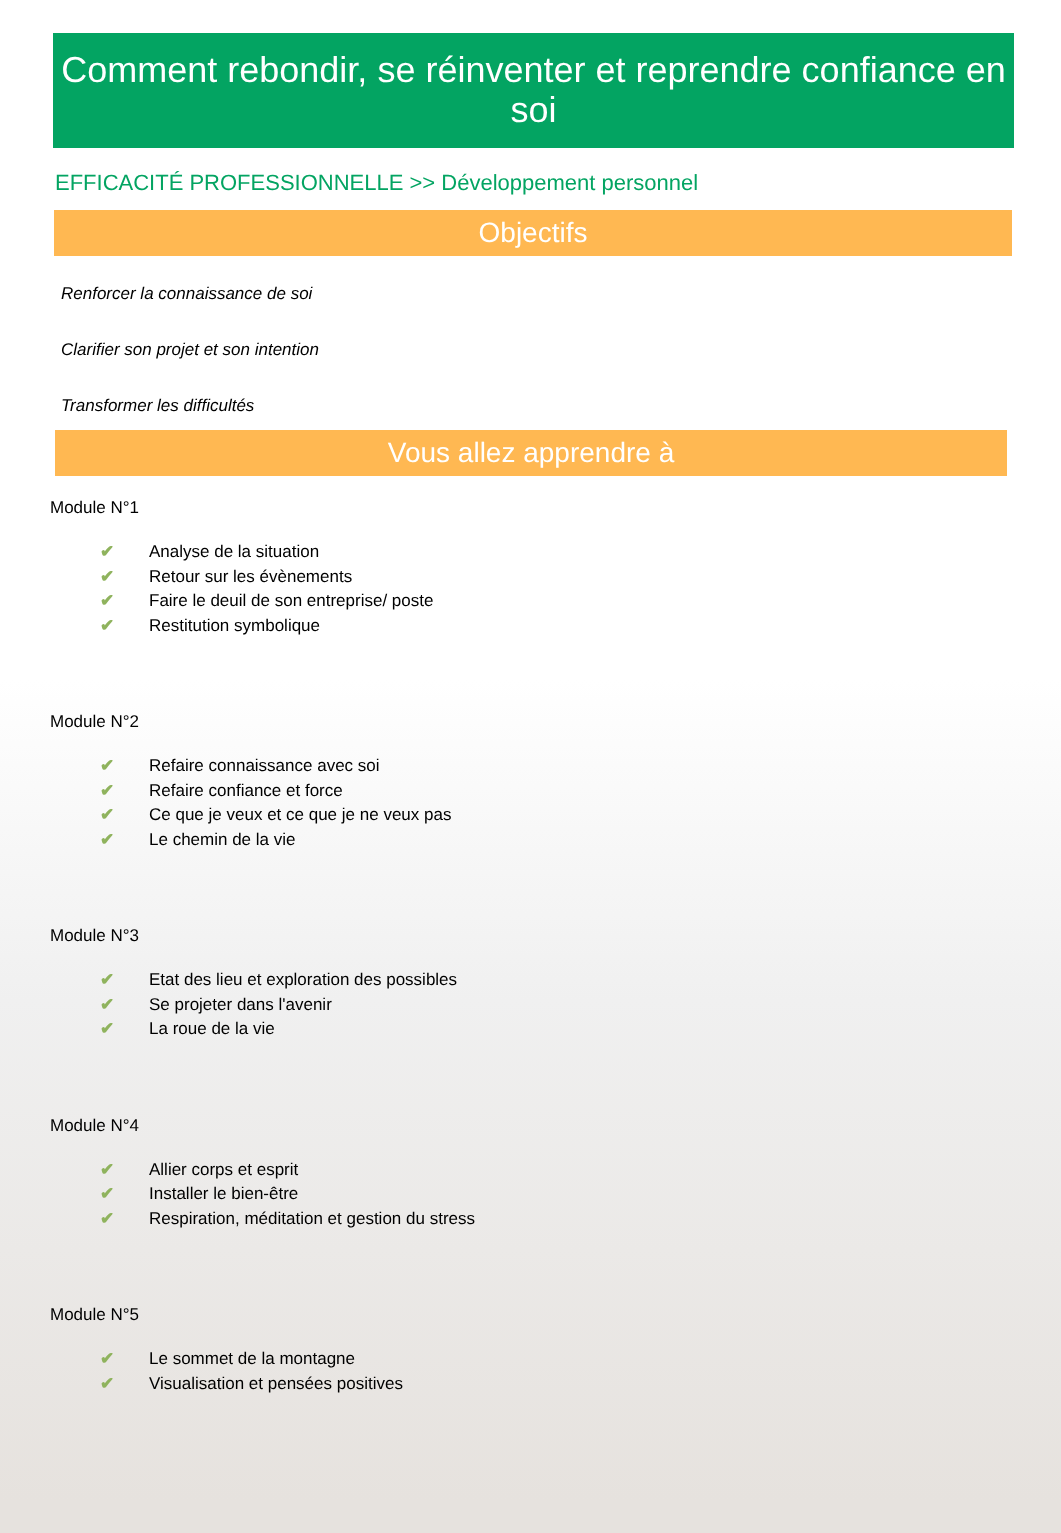Comment rebondir, se réinventer et reprendre confiance en soi
EFFICACITÉ PROFESSIONNELLE >> Développement personnel
Objectifs
Renforcer la connaissance de soi
Clarifier son projet et son intention
Transformer les difficultés
Vous allez apprendre à
Module N°1
✔ Analyse de la situation
✔ Retour sur les évènements
✔ Faire le deuil de son entreprise/ poste
✔ Restitution symbolique
Module N°2
✔ Refaire connaissance avec soi
✔ Refaire confiance et force
✔ Ce que je veux et ce que je ne veux pas
✔ Le chemin de la vie
Module N°3
✔ Etat des lieu et exploration des possibles
✔ Se projeter dans l'avenir
✔ La roue de la vie
Module N°4
✔ Allier corps et esprit
✔ Installer le bien-être
✔ Respiration, méditation et gestion du stress
Module N°5
✔ Le sommet de la montagne
✔ Visualisation et pensées positives